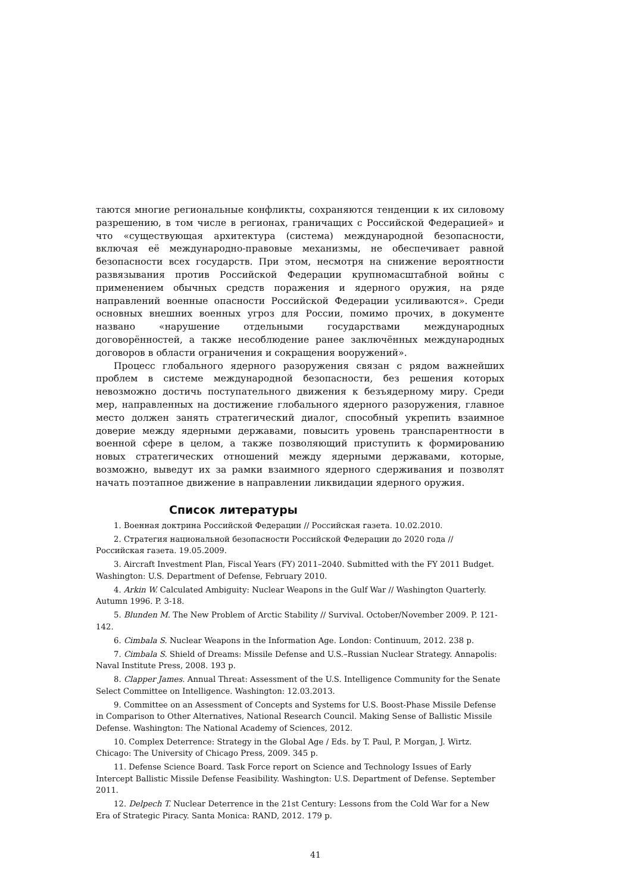таются многие региональные конфликты, сохраняются тенденции к их силовому разрешению, в том числе в регионах, граничащих с Российской Федерацией» и что «существующая архитектура (система) международной безопасности, включая её международно-правовые механизмы, не обеспечивает равной безопасности всех государств. При этом, несмотря на снижение вероятности развязывания против Российской Федерации крупномасштабной войны с применением обычных средств поражения и ядерного оружия, на ряде направлений военные опасности Российской Федерации усиливаются». Среди основных внешних военных угроз для России, помимо прочих, в документе названо «нарушение отдельными государствами международных договорённостей, а также несоблюдение ранее заключённых международных договоров в области ограничения и сокращения вооружений».
Процесс глобального ядерного разоружения связан с рядом важнейших проблем в системе международной безопасности, без решения которых невозможно достичь поступательного движения к безъядерному миру. Среди мер, направленных на достижение глобального ядерного разоружения, главное место должен занять стратегический диалог, способный укрепить взаимное доверие между ядерными державами, повысить уровень транспарентности в военной сфере в целом, а также позволяющий приступить к формированию новых стратегических отношений между ядерными державами, которые, возможно, выведут их за рамки взаимного ядерного сдерживания и позволят начать поэтапное движение в направлении ликвидации ядерного оружия.
Список литературы
1. Военная доктрина Российской Федерации // Российская газета. 10.02.2010.
2. Стратегия национальной безопасности Российской Федерации до 2020 года // Российская газета. 19.05.2009.
3. Aircraft Investment Plan, Fiscal Years (FY) 2011–2040. Submitted with the FY 2011 Budget. Washington: U.S. Department of Defense, February 2010.
4. Arkin W. Calculated Ambiguity: Nuclear Weapons in the Gulf War // Washington Quarterly. Autumn 1996. P. 3-18.
5. Blunden M. The New Problem of Arctic Stability // Survival. October/November 2009. P. 121-142.
6. Cimbala S. Nuclear Weapons in the Information Age. London: Continuum, 2012. 238 p.
7. Cimbala S. Shield of Dreams: Missile Defense and U.S.–Russian Nuclear Strategy. Annapolis: Naval Institute Press, 2008. 193 p.
8. Clapper James. Annual Threat: Assessment of the U.S. Intelligence Community for the Senate Select Committee on Intelligence. Washington: 12.03.2013.
9. Committee on an Assessment of Concepts and Systems for U.S. Boost-Phase Missile Defense in Comparison to Other Alternatives, National Research Council. Making Sense of Ballistic Missile Defense. Washington: The National Academy of Sciences, 2012.
10. Complex Deterrence: Strategy in the Global Age / Eds. by T. Paul, P. Morgan, J. Wirtz. Chicago: The University of Chicago Press, 2009. 345 p.
11. Defense Science Board. Task Force report on Science and Technology Issues of Early Intercept Ballistic Missile Defense Feasibility. Washington: U.S. Department of Defense. September 2011.
12. Delpech T. Nuclear Deterrence in the 21st Century: Lessons from the Cold War for a New Era of Strategic Piracy. Santa Monica: RAND, 2012. 179 p.
41